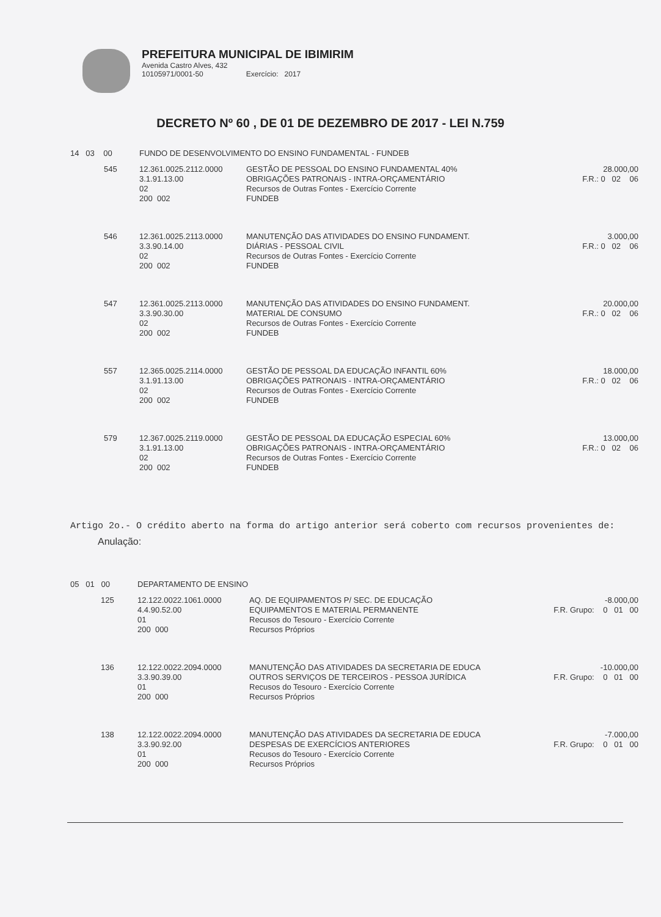PREFEITURA MUNICIPAL DE IBIMIRIM
Avenida Castro Alves, 432
10105971/0001-50 Exercício: 2017
DECRETO Nº 60 , DE 01 DE DEZEMBRO DE 2017 - LEI N.759
| 14 03 00 | | FUNDO DE DESENVOLVIMENTO DO ENSINO FUNDAMENTAL - FUNDEB | | |
| | 545 | 12.361.0025.2112.0000 3.1.91.13.00 02 200 002 | GESTÃO DE PESSOAL DO ENSINO FUNDAMENTAL 40% OBRIGAÇÕES PATRONAIS - INTRA-ORÇAMENTÁRIO Recursos de Outras Fontes - Exercício Corrente FUNDEB | 28.000,00 F.R.: 0 02 06 |
| | 546 | 12.361.0025.2113.0000 3.3.90.14.00 02 200 002 | MANUTENÇÃO DAS ATIVIDADES DO ENSINO FUNDAMENT. DIÁRIAS - PESSOAL CIVIL Recursos de Outras Fontes - Exercício Corrente FUNDEB | 3.000,00 F.R.: 0 02 06 |
| | 547 | 12.361.0025.2113.0000 3.3.90.30.00 02 200 002 | MANUTENÇÃO DAS ATIVIDADES DO ENSINO FUNDAMENT. MATERIAL DE CONSUMO Recursos de Outras Fontes - Exercício Corrente FUNDEB | 20.000,00 F.R.: 0 02 06 |
| | 557 | 12.365.0025.2114.0000 3.1.91.13.00 02 200 002 | GESTÃO DE PESSOAL DA EDUCAÇÃO INFANTIL 60% OBRIGAÇÕES PATRONAIS - INTRA-ORÇAMENTÁRIO Recursos de Outras Fontes - Exercício Corrente FUNDEB | 18.000,00 F.R.: 0 02 06 |
| | 579 | 12.367.0025.2119.0000 3.1.91.13.00 02 200 002 | GESTÃO DE PESSOAL DA EDUCAÇÃO ESPECIAL 60% OBRIGAÇÕES PATRONAIS - INTRA-ORÇAMENTÁRIO Recursos de Outras Fontes - Exercício Corrente FUNDEB | 13.000,00 F.R.: 0 02 06 |
Artigo 2o.- O crédito aberto na forma do artigo anterior será coberto com recursos provenientes de:
Anulação:
| 05 01 00 | | DEPARTAMENTO DE ENSINO | | |
| | 125 | 12.122.0022.1061.0000 4.4.90.52.00 01 200 000 | AQ. DE EQUIPAMENTOS P/ SEC. DE EDUCAÇÃO EQUIPAMENTOS E MATERIAL PERMANENTE Recusos do Tesouro - Exercício Corrente Recursos Próprios | -8.000,00 F.R. Grupo: 0 01 00 |
| | 136 | 12.122.0022.2094.0000 3.3.90.39.00 01 200 000 | MANUTENÇÃO DAS ATIVIDADES DA SECRETARIA DE EDUCA OUTROS SERVIÇOS DE TERCEIROS - PESSOA JURÍDICA Recusos do Tesouro - Exercício Corrente Recursos Próprios | -10.000,00 F.R. Grupo: 0 01 00 |
| | 138 | 12.122.0022.2094.0000 3.3.90.92.00 01 200 000 | MANUTENÇÃO DAS ATIVIDADES DA SECRETARIA DE EDUCA DESPESAS DE EXERCÍCIOS ANTERIORES Recusos do Tesouro - Exercício Corrente Recursos Próprios | -7.000,00 F.R. Grupo: 0 01 00 |